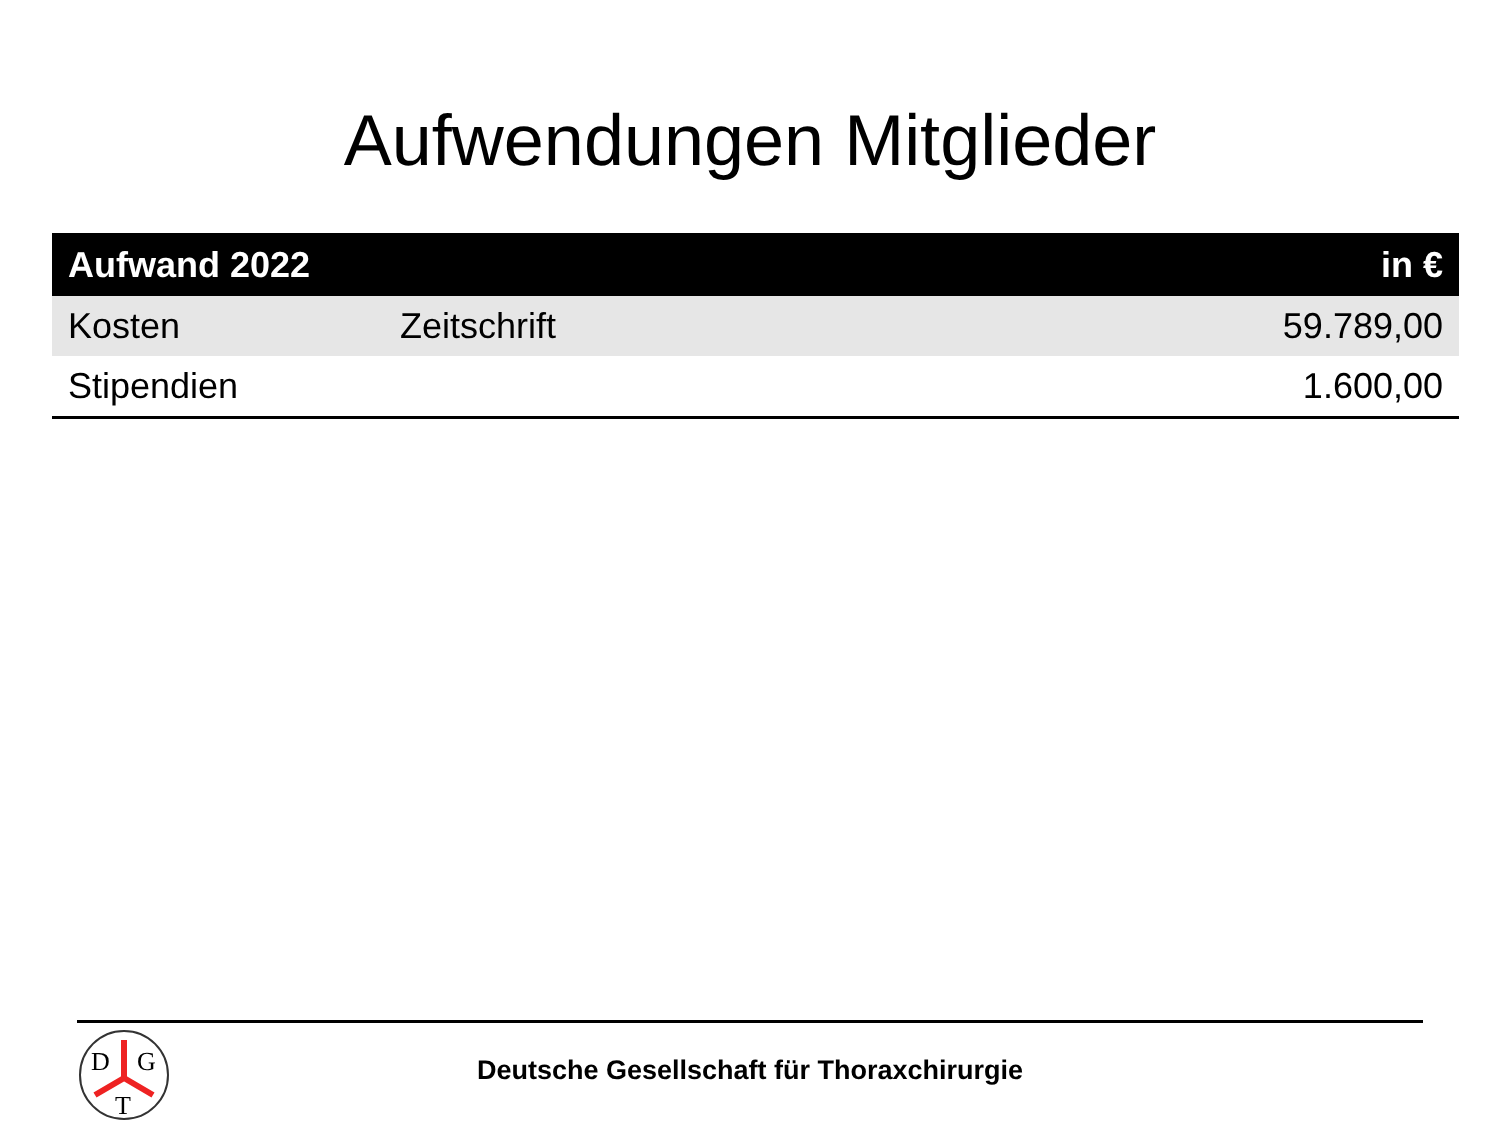Aufwendungen Mitglieder
| Aufwand 2022 | | in € |
| --- | --- | --- |
| Kosten | Zeitschrift | 59.789,00 |
| Stipendien | | 1.600,00 |
D
G
T
Deutsche Gesellschaft für Thoraxchirurgie